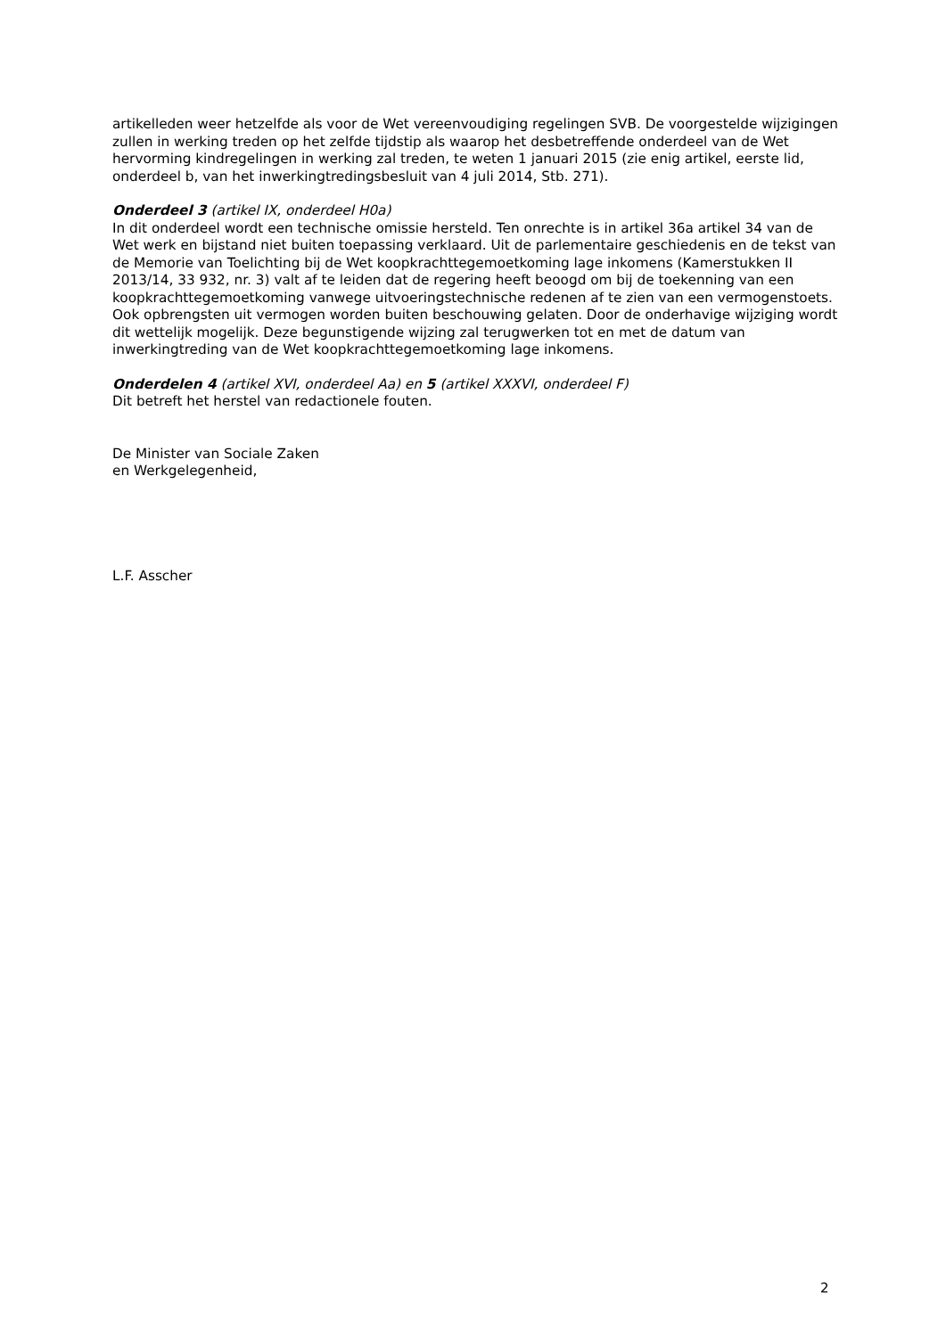artikelleden weer hetzelfde als voor de Wet vereenvoudiging regelingen SVB. De voorgestelde wijzigingen zullen in werking treden op het zelfde tijdstip als waarop het desbetreffende onderdeel van de Wet hervorming kindregelingen in werking zal treden, te weten 1 januari 2015 (zie enig artikel, eerste lid, onderdeel b, van het inwerkingtredingsbesluit van 4 juli 2014, Stb. 271).
Onderdeel 3 (artikel IX, onderdeel H0a)
In dit onderdeel wordt een technische omissie hersteld. Ten onrechte is in artikel 36a artikel 34 van de Wet werk en bijstand niet buiten toepassing verklaard. Uit de parlementaire geschiedenis en de tekst van de Memorie van Toelichting bij de Wet koopkrachttegemoetkoming lage inkomens (Kamerstukken II 2013/14, 33 932, nr. 3) valt af te leiden dat de regering heeft beoogd om bij de toekenning van een koopkrachttegemoetkoming vanwege uitvoeringstechnische redenen af te zien van een vermogenstoets. Ook opbrengsten uit vermogen worden buiten beschouwing gelaten. Door de onderhavige wijziging wordt dit wettelijk mogelijk. Deze begunstigende wijzing zal terugwerken tot en met de datum van inwerkingtreding van de Wet koopkrachttegemoetkoming lage inkomens.
Onderdelen 4 (artikel XVI, onderdeel Aa) en 5 (artikel XXXVI, onderdeel F)
Dit betreft het herstel van redactionele fouten.
De Minister van Sociale Zaken
en Werkgelegenheid,
L.F. Asscher
2